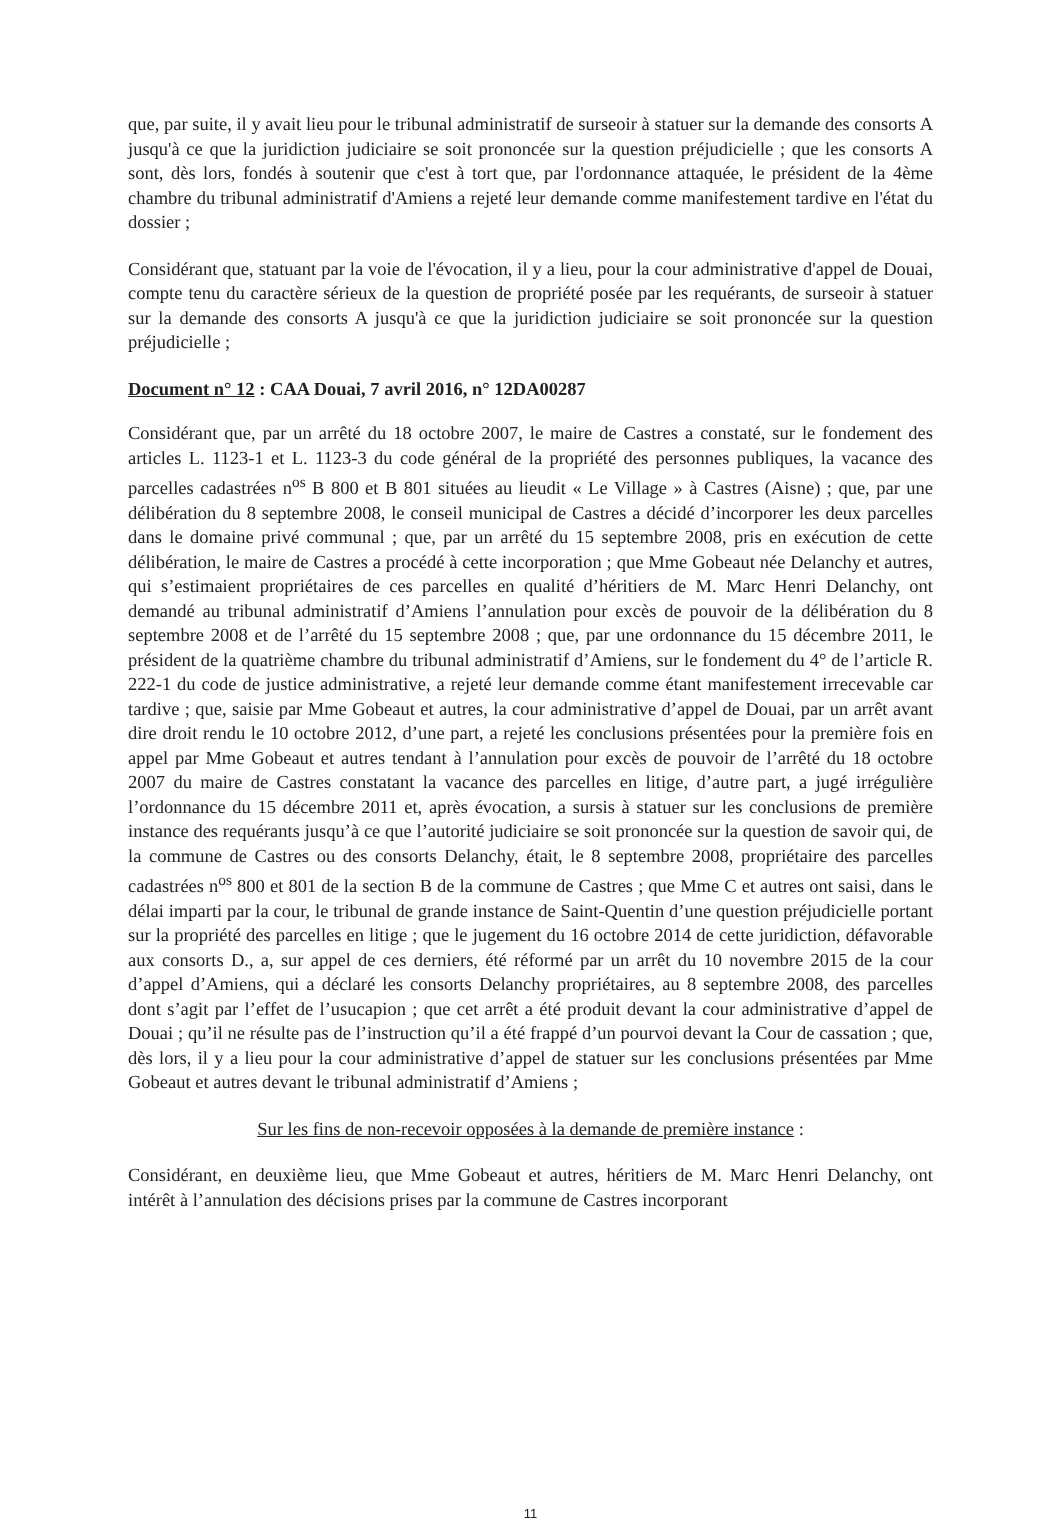que, par suite, il y avait lieu pour le tribunal administratif de surseoir à statuer sur la demande des consorts A jusqu'à ce que la juridiction judiciaire se soit prononcée sur la question préjudicielle ; que les consorts A sont, dès lors, fondés à soutenir que c'est à tort que, par l'ordonnance attaquée, le président de la 4ème chambre du tribunal administratif d'Amiens a rejeté leur demande comme manifestement tardive en l'état du dossier ;
Considérant que, statuant par la voie de l'évocation, il y a lieu, pour la cour administrative d'appel de Douai, compte tenu du caractère sérieux de la question de propriété posée par les requérants, de surseoir à statuer sur la demande des consorts A jusqu'à ce que la juridiction judiciaire se soit prononcée sur la question préjudicielle ;
Document n° 12 : CAA Douai, 7 avril 2016, n° 12DA00287
Considérant que, par un arrêté du 18 octobre 2007, le maire de Castres a constaté, sur le fondement des articles L. 1123-1 et L. 1123-3 du code général de la propriété des personnes publiques, la vacance des parcelles cadastrées n<sup>os</sup> B 800 et B 801 situées au lieudit « Le Village » à Castres (Aisne) ; que, par une délibération du 8 septembre 2008, le conseil municipal de Castres a décidé d’incorporer les deux parcelles dans le domaine privé communal ; que, par un arrêté du 15 septembre 2008, pris en exécution de cette délibération, le maire de Castres a procédé à cette incorporation ; que Mme Gobeaut née Delanchy et autres, qui s’estimaient propriétaires de ces parcelles en qualité d’héritiers de M. Marc Henri Delanchy, ont demandé au tribunal administratif d’Amiens l’annulation pour excès de pouvoir de la délibération du 8 septembre 2008 et de l’arrêté du 15 septembre 2008 ; que, par une ordonnance du 15 décembre 2011, le président de la quatrième chambre du tribunal administratif d’Amiens, sur le fondement du 4° de l’article R. 222-1 du code de justice administrative, a rejeté leur demande comme étant manifestement irrecevable car tardive ; que, saisie par Mme Gobeaut et autres, la cour administrative d’appel de Douai, par un arrêt avant dire droit rendu le 10 octobre 2012, d’une part, a rejeté les conclusions présentées pour la première fois en appel par Mme Gobeaut et autres tendant à l’annulation pour excès de pouvoir de l’arrêté du 18 octobre 2007 du maire de Castres constatant la vacance des parcelles en litige, d’autre part, a jugé irrégulière l’ordonnance du 15 décembre 2011 et, après évocation, a sursis à statuer sur les conclusions de première instance des requérants jusqu’à ce que l’autorité judiciaire se soit prononcée sur la question de savoir qui, de la commune de Castres ou des consorts Delanchy, était, le 8 septembre 2008, propriétaire des parcelles cadastrées n<sup>os</sup> 800 et 801 de la section B de la commune de Castres ; que Mme C et autres ont saisi, dans le délai imparti par la cour, le tribunal de grande instance de Saint-Quentin d’une question préjudicielle portant sur la propriété des parcelles en litige ; que le jugement du 16 octobre 2014 de cette juridiction, défavorable aux consorts D., a, sur appel de ces derniers, été réformé par un arrêt du 10 novembre 2015 de la cour d’appel d’Amiens, qui a déclaré les consorts Delanchy propriétaires, au 8 septembre 2008, des parcelles dont s’agit par l’effet de l’usucapion ; que cet arrêt a été produit devant la cour administrative d’appel de Douai ; qu’il ne résulte pas de l’instruction qu’il a été frappé d’un pourvoi devant la Cour de cassation ; que, dès lors, il y a lieu pour la cour administrative d’appel de statuer sur les conclusions présentées par Mme Gobeaut et autres devant le tribunal administratif d’Amiens ;
Sur les fins de non-recevoir opposées à la demande de première instance :
Considérant, en deuxième lieu, que Mme Gobeaut et autres, héritiers de M. Marc Henri Delanchy, ont intérêt à l’annulation des décisions prises par la commune de Castres incorporant
11